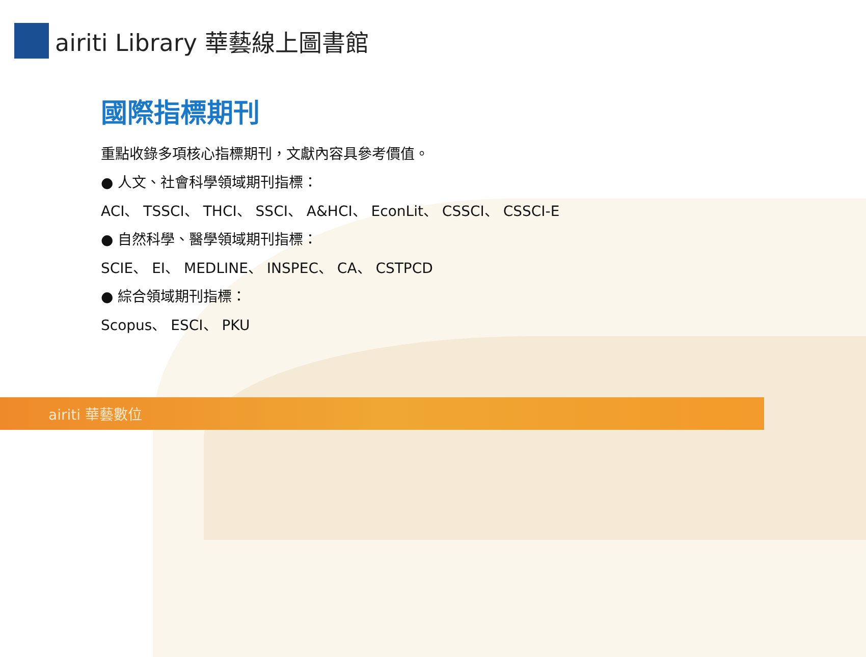airiti Library 華藝線上圖書館
國際指標期刊
重點收錄多項核心指標期刊，文獻內容具參考價值。
● 人文、社會科學領域期刊指標：
ACI、 TSSCI、 THCI、 SSCI、 A&HCI、 EconLit、 CSSCI、 CSSCI-E
● 自然科學、醫學領域期刊指標：
SCIE、 EI、 MEDLINE、 INSPEC、 CA、 CSTPCD
● 綜合領域期刊指標：
Scopus、 ESCI、 PKU
airiti 華藝數位